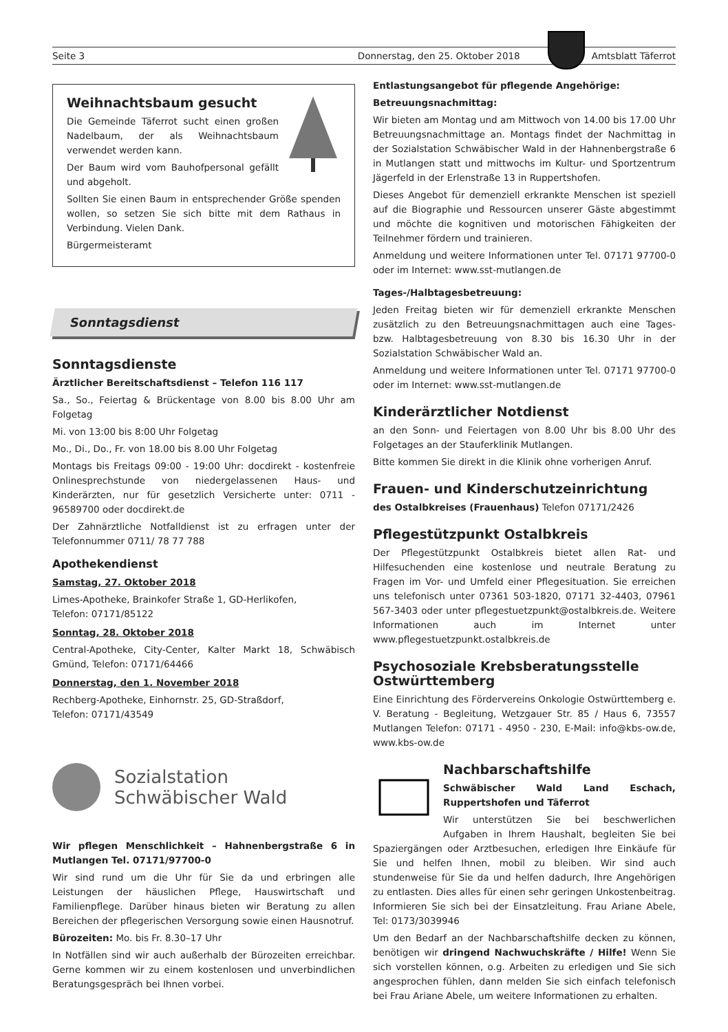Seite 3 Donnerstag, den 25. Oktober 2018
Amtsblatt Täferrot
Weihnachtsbaum gesucht
Die Gemeinde Täferrot sucht einen großen Nadelbaum, der als Weihnachtsbaum verwendet werden kann.
Der Baum wird vom Bauhofpersonal gefällt und abgeholt.
Sollten Sie einen Baum in entsprechender Größe spenden wollen, so setzen Sie sich bitte mit dem Rathaus in Verbindung. Vielen Dank.
Bürgermeisteramt
Sonntagsdienst
Sonntagsdienste
Ärztlicher Bereitschaftsdienst – Telefon 116 117
Sa., So., Feiertag & Brückentage von 8.00 bis 8.00 Uhr am Folgetag
Mi. von 13:00 bis 8:00 Uhr Folgetag
Mo., Di., Do., Fr. von 18.00 bis 8.00 Uhr Folgetag
Montags bis Freitags 09:00 - 19:00 Uhr: docdirekt - kostenfreie Onlinesprechstunde von niedergelassenen Haus- und Kinderärzten, nur für gesetzlich Versicherte unter: 0711 - 96589700 oder docdirekt.de
Der Zahnärztliche Notfalldienst ist zu erfragen unter der Telefonnummer 0711/ 78 77 788
Apothekendienst
Samstag, 27. Oktober 2018
Limes-Apotheke, Brainkofer Straße 1, GD-Herlikofen,
Telefon: 07171/85122
Sonntag, 28. Oktober 2018
Central-Apotheke, City-Center, Kalter Markt 18, Schwäbisch Gmünd, Telefon: 07171/64466
Donnerstag, den 1. November 2018
Rechberg-Apotheke, Einhornstr. 25, GD-Straßdorf,
Telefon: 07171/43549
Sozialstation
Schwäbischer Wald
Wir pflegen Menschlichkeit – Hahnenbergstraße 6 in Mutlangen Tel. 07171/97700-0
Wir sind rund um die Uhr für Sie da und erbringen alle Leistungen der häuslichen Pflege, Hauswirtschaft und Familienpflege. Darüber hinaus bieten wir Beratung zu allen Bereichen der pflegerischen Versorgung sowie einen Hausnotruf.
Bürozeiten: Mo. bis Fr. 8.30–17 Uhr
In Notfällen sind wir auch außerhalb der Bürozeiten erreichbar. Gerne kommen wir zu einem kostenlosen und unverbindlichen Beratungsgespräch bei Ihnen vorbei.
Entlastungsangebot für pflegende Angehörige:
Betreuungsnachmittag:
Wir bieten am Montag und am Mittwoch von 14.00 bis 17.00 Uhr Betreuungsnachmittage an. Montags findet der Nachmittag in der Sozialstation Schwäbischer Wald in der Hahnenbergstraße 6 in Mutlangen statt und mittwochs im Kultur- und Sportzentrum Jägerfeld in der Erlenstraße 13 in Ruppertshofen.
Dieses Angebot für demenziell erkrankte Menschen ist speziell auf die Biographie und Ressourcen unserer Gäste abgestimmt und möchte die kognitiven und motorischen Fähigkeiten der Teilnehmer fördern und trainieren.
Anmeldung und weitere Informationen unter Tel. 07171 97700-0 oder im Internet: www.sst-mutlangen.de
Tages-/Halbtagesbetreuung:
Jeden Freitag bieten wir für demenziell erkrankte Menschen zusätzlich zu den Betreuungsnachmittagen auch eine Tages- bzw. Halbtagesbetreuung von 8.30 bis 16.30 Uhr in der Sozialstation Schwäbischer Wald an.
Anmeldung und weitere Informationen unter Tel. 07171 97700-0 oder im Internet: www.sst-mutlangen.de
Kinderärztlicher Notdienst
an den Sonn- und Feiertagen von 8.00 Uhr bis 8.00 Uhr des Folgetages an der Stauferklinik Mutlangen.
Bitte kommen Sie direkt in die Klinik ohne vorherigen Anruf.
Frauen- und Kinderschutzeinrichtung
des Ostalbkreises (Frauenhaus) Telefon 07171/2426
Pflegestützpunkt Ostalbkreis
Der Pflegestützpunkt Ostalbkreis bietet allen Rat- und Hilfesuchenden eine kostenlose und neutrale Beratung zu Fragen im Vor- und Umfeld einer Pflegesituation. Sie erreichen uns telefonisch unter 07361 503-1820, 07171 32-4403, 07961 567-3403 oder unter pflegestuetzpunkt@ostalbkreis.de. Weitere Informationen auch im Internet unter www.pflegestuetzpunkt.ostalbkreis.de
Psychosoziale Krebsberatungsstelle Ostwürttemberg
Eine Einrichtung des Fördervereins Onkologie Ostwürttemberg e. V. Beratung - Begleitung, Wetzgauer Str. 85 / Haus 6, 73557 Mutlangen Telefon: 07171 - 4950 - 230, E-Mail: info@kbs-ow.de, www.kbs-ow.de
Nachbarschaftshilfe
Schwäbischer Wald Land Eschach, Ruppertshofen und Täferrot
Wir unterstützen Sie bei beschwerlichen Aufgaben in Ihrem Haushalt, begleiten Sie bei Spaziergängen oder Arztbesuchen, erledigen Ihre Einkäufe für Sie und helfen Ihnen, mobil zu bleiben. Wir sind auch stundenweise für Sie da und helfen dadurch, Ihre Angehörigen zu entlasten. Dies alles für einen sehr geringen Unkostenbeitrag. Informieren Sie sich bei der Einsatzleitung. Frau Ariane Abele, Tel: 0173/3039946
Um den Bedarf an der Nachbarschaftshilfe decken zu können, benötigen wir dringend Nachwuchskräfte / Hilfe! Wenn Sie sich vorstellen können, o.g. Arbeiten zu erledigen und Sie sich angesprochen fühlen, dann melden Sie sich einfach telefonisch bei Frau Ariane Abele, um weitere Informationen zu erhalten.